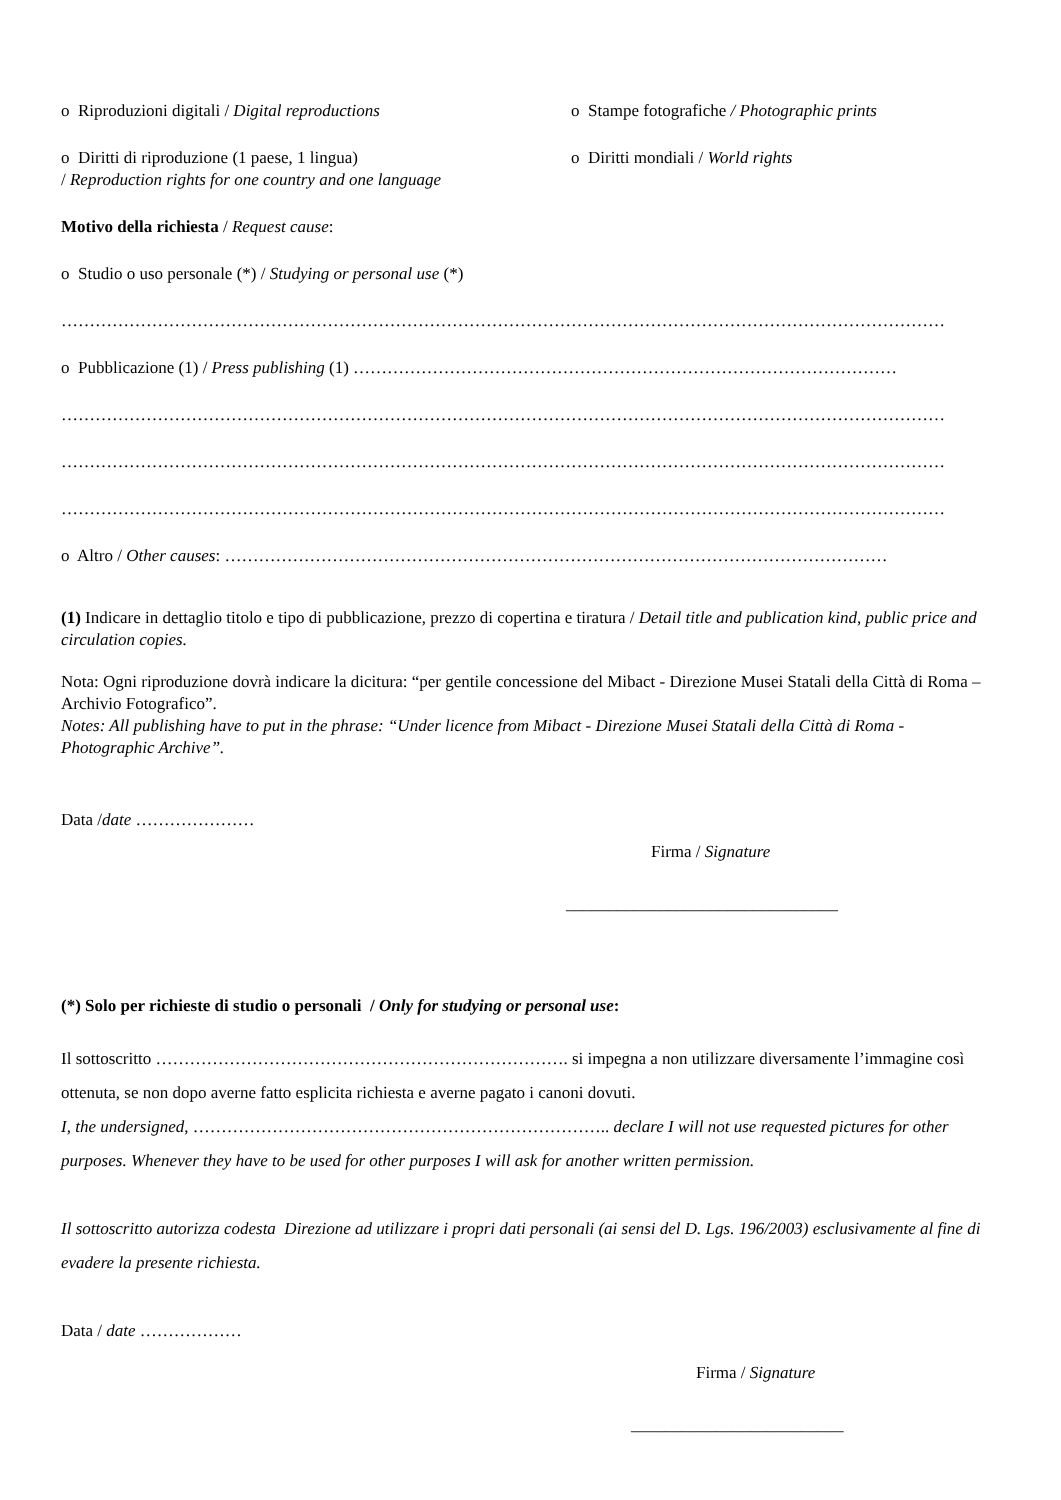o Riproduzioni digitali / Digital reproductions o Stampe fotografiche / Photographic prints
o Diritti di riproduzione (1 paese, 1 lingua)
/ Reproduction rights for one country and one language
o Diritti mondiali / World rights
Motivo della richiesta / Request cause:
o Studio o uso personale (*) / Studying or personal use (*)
…………………………………………………………………………………………………………………………………………
o Pubblicazione (1) / Press publishing (1) ……………………………………………………………………………………
…………………………………………………………………………………………………………………………………………
…………………………………………………………………………………………………………………………………………
…………………………………………………………………………………………………………………………………………
o Altro / Other causes: ………………………………………………………………………………………………………
(1) Indicare in dettaglio titolo e tipo di pubblicazione, prezzo di copertina e tiratura / Detail title and publication kind, public price and circulation copies.
Nota: Ogni riproduzione dovrà indicare la dicitura: “per gentile concessione del Mibact - Direzione Musei Statali della Città di Roma – Archivio Fotografico”.
Notes: All publishing have to put in the phrase: “Under licence from Mibact - Direzione Musei Statali della Città di Roma - Photographic Archive”.
Data /date …………………
Firma / Signature
________________________________
(*) Solo per richieste di studio o personali / Only for studying or personal use:
Il sottoscritto ………………………………………………………………. si impegna a non utilizzare diversamente l’immagine così ottenuta, se non dopo averne fatto esplicita richiesta e averne pagato i canoni dovuti.
I, the undersigned, ……………………………………………………………….. declare I will not use requested pictures for other purposes. Whenever they have to be used for other purposes I will ask for another written permission.
Il sottoscritto autorizza codesta Direzione ad utilizzare i propri dati personali (ai sensi del D. Lgs. 196/2003) esclusivamente al fine di evadere la presente richiesta.
Data / date ………………
Firma / Signature
_________________________